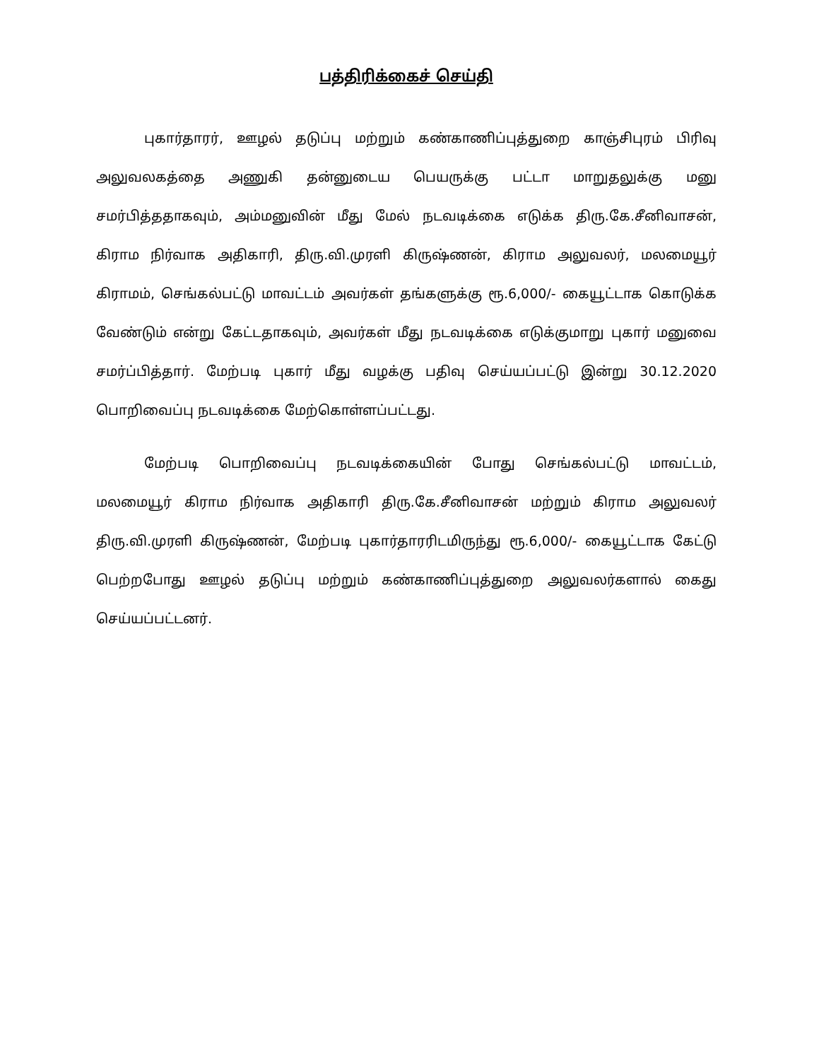பத்திரிக்கைச் செய்தி
புகார்தாரர், ஊழல் தடுப்பு மற்றும் கண்காணிப்புத்துறை காஞ்சிபுரம் பிரிவு அலுவலகத்தை அணுகி தன்னுடைய பெயருக்கு பட்டா மாறுதலுக்கு மனு சமர்பித்ததாகவும், அம்மனுவின் மீது மேல் நடவடிக்கை எடுக்க திரு.கே.சீனிவாசன், கிராம நிர்வாக அதிகாரி, திரு.வி.முரளி கிருஷ்ணன், கிராம அலுவலர், மலமையூர் கிராமம், செங்கல்பட்டு மாவட்டம் அவர்கள் தங்களுக்கு ரூ.6,000/- கையூட்டாக கொடுக்க வேண்டும் என்று கேட்டதாகவும், அவர்கள் மீது நடவடிக்கை எடுக்குமாறு புகார் மனுவை சமர்ப்பித்தார். மேற்படி புகார் மீது வழக்கு பதிவு செய்யப்பட்டு இன்று 30.12.2020 பொறிவைப்பு நடவடிக்கை மேற்கொள்ளப்பட்டது.
மேற்படி பொறிவைப்பு நடவடிக்கையின் போது செங்கல்பட்டு மாவட்டம், மலமையூர் கிராம நிர்வாக அதிகாரி திரு.கே.சீனிவாசன் மற்றும் கிராம அலுவலர் திரு.வி.முரளி கிருஷ்ணன், மேற்படி புகார்தாரரிடமிருந்து ரூ.6,000/- கையூட்டாக கேட்டு பெற்றபோது ஊழல் தடுப்பு மற்றும் கண்காணிப்புத்துறை அலுவலர்களால் கைது செய்யப்பட்டனர்.